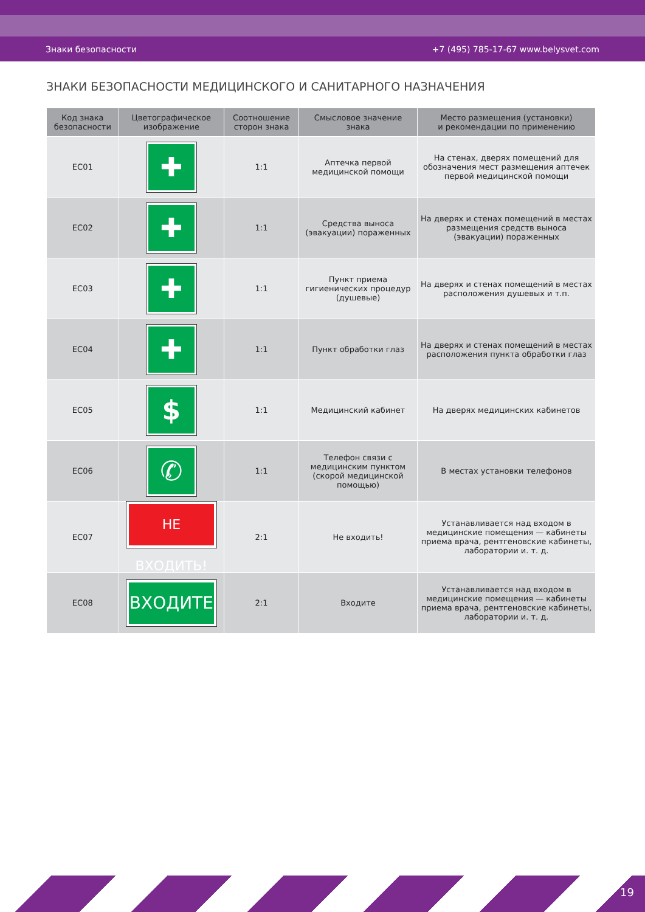Знаки безопасности +7 (495) 785-17-67 www.belysvet.com
ЗНАКИ БЕЗОПАСНОСТИ МЕДИЦИНСКОГО И САНИТАРНОГО НАЗНАЧЕНИЯ
| Код знака безопасности | Цветографическое изображение | Соотношение сторон знака | Смысловое значение знака | Место размещения (установки) и рекомендации по применению |
| --- | --- | --- | --- | --- |
| EC01 | ✚ | 1:1 | Аптечка первой медицинской помощи | На стенах, дверях помещений для обозначения мест размещения аптечек первой медицинской помощи |
| EC02 | ✚ | 1:1 | Средства выноса (эвакуации) пораженных | На дверях и стенах помещений в местах размещения средств выноса (эвакуации) пораженных |
| EC03 | ✚ | 1:1 | Пункт приема гигиенических процедур (душевые) | На дверях и стенах помещений в местах расположения душевых и т.п. |
| EC04 | ✚ | 1:1 | Пункт обработки глаз | На дверях и стенах помещений в местах расположения пункта обработки глаз |
| EC05 | $ | 1:1 | Медицинский кабинет | На дверях медицинских кабинетов |
| EC06 | ✆ | 1:1 | Телефон связи с медицинским пунктом (скорой медицинской помощью) | В местах установки телефонов |
| EC07 | НЕ ВХОДИТЬ! | 2:1 | Не входить! | Устанавливается над входом в медицинские помещения — кабинеты приема врача, рентгеновские кабинеты, лаборатории и. т. д. |
| EC08 | ВХОДИТЕ | 2:1 | Входите | Устанавливается над входом в медицинские помещения — кабинеты приема врача, рентгеновские кабинеты, лаборатории и. т. д. |
19